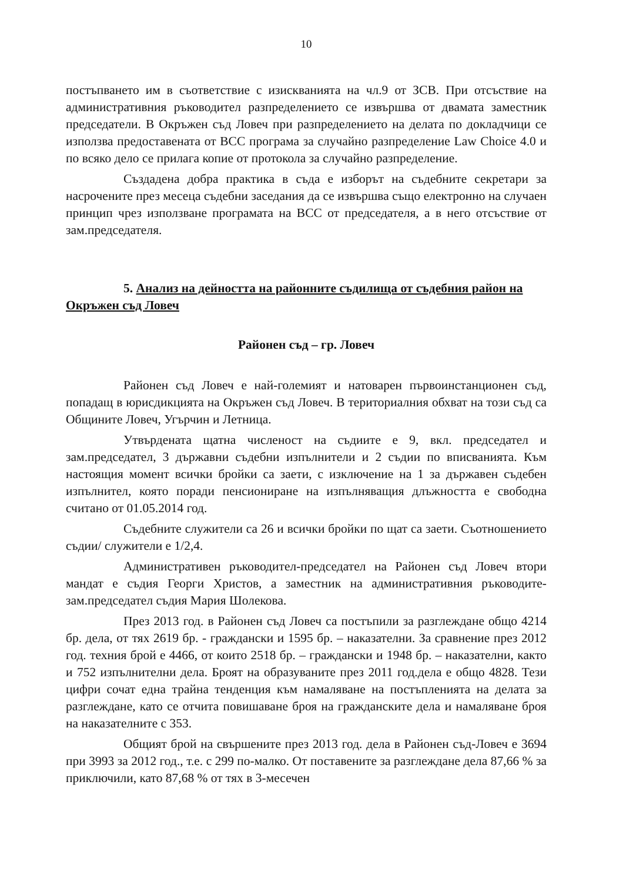10
постъпването им в съответствие с изискванията на чл.9 от ЗСВ. При отсъствие на административния ръководител разпределението се извършва от двамата заместник председатели. В Окръжен съд Ловеч при разпределението на делата по докладчици се използва предоставената от ВСС програма за случайно разпределение Law Choice 4.0 и по всяко дело се прилага копие от протокола за случайно разпределение.
Създадена добра практика в съда е изборът на съдебните секретари за насрочените през месеца съдебни заседания да се извършва също електронно на случаен принцип чрез използване програмата на ВСС от председателя, а в него отсъствие от зам.председателя.
5. Анализ на дейността на районните съдилища от съдебния район на Окръжен съд Ловеч
Районен съд – гр. Ловеч
Районен съд Ловеч е най-големият и натоварен първоинстанционен съд, попадащ в юрисдикцията на Окръжен съд Ловеч. В териториалния обхват на този съд са Общините Ловеч, Угърчин и Летница.
Утвърдената щатна численост на съдиите е 9, вкл. председател и зам.председател, 3 държавни съдебни изпълнители и 2 съдии по вписванията. Към настоящия момент всички бройки са заети, с изключение на 1 за държавен съдебен изпълнител, която поради пенсиониране на изпълняващия длъжността е свободна считано от 01.05.2014 год.
Съдебните служители са 26 и всички бройки по щат са заети. Съотношението съдии/ служители е 1/2,4.
Административен ръководител-председател на Районен съд Ловеч втори мандат е съдия Георги Христов, а заместник на административния ръководите-зам.председател съдия Мария Шолекова.
През 2013 год. в Районен съд Ловеч са постъпили за разглеждане общо 4214 бр. дела, от тях 2619 бр. - граждански и 1595 бр. – наказателни. За сравнение през 2012 год. техния брой е 4466, от които 2518 бр. – граждански и 1948 бр. – наказателни, както и 752 изпълнителни дела. Броят на образуваните през 2011 год.дела е общо 4828. Тези цифри сочат една трайна тенденция към намаляване на постъпленията на делата за разглеждане, като се отчита повишаване броя на гражданските дела и намаляване броя на наказателните с 353.
Общият брой на свършените през 2013 год. дела в Районен съд-Ловеч е 3694 при 3993 за 2012 год., т.е. с 299 по-малко. От поставените за разглеждане дела 87,66 % за приключили, като 87,68 % от тях в 3-месечен